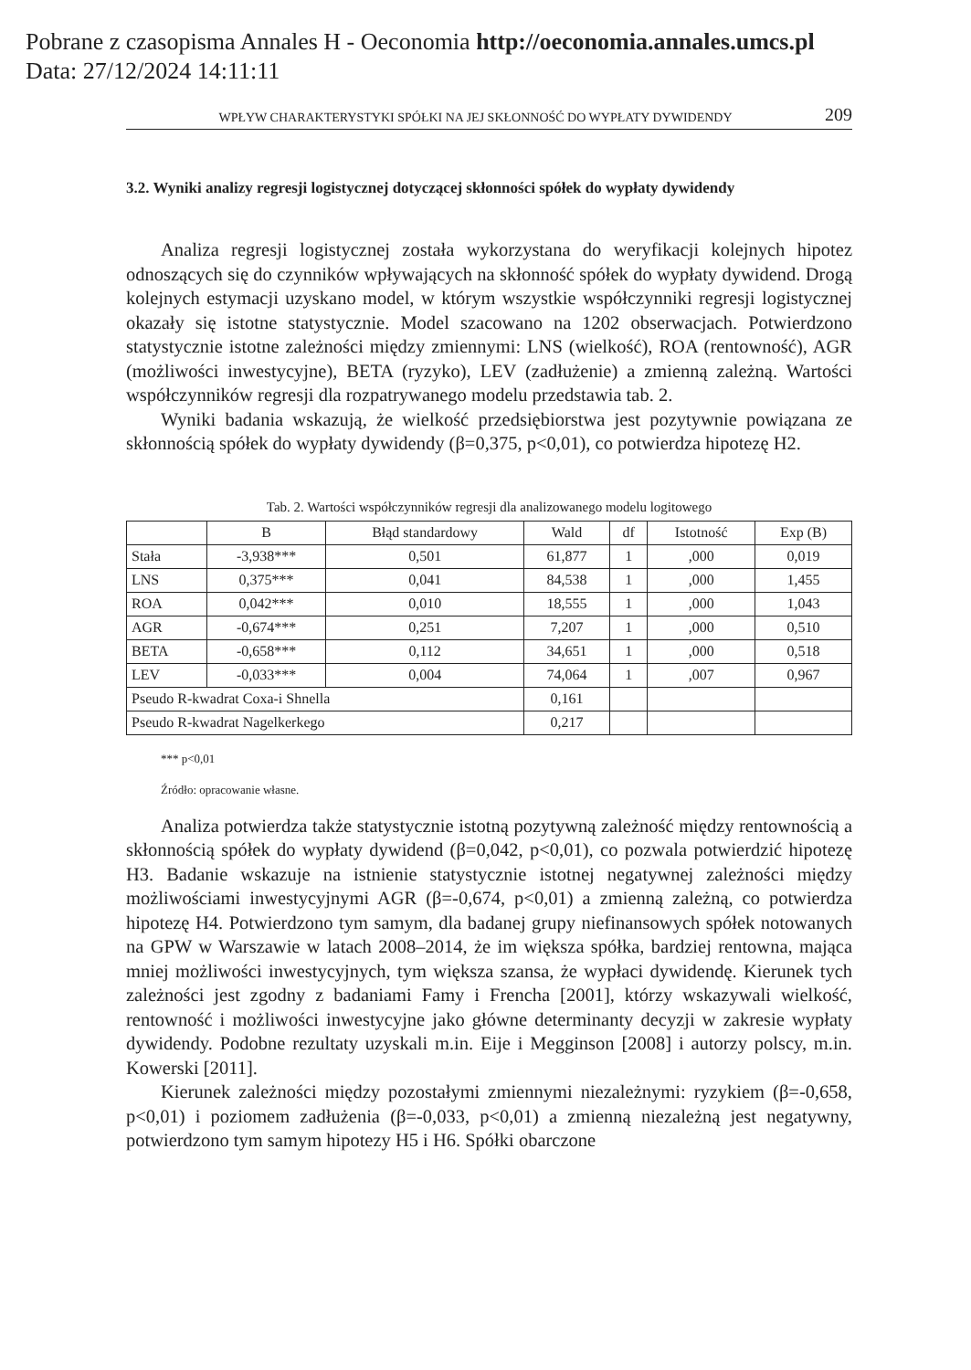Pobrane z czasopisma Annales H - Oeconomia http://oeconomia.annales.umcs.pl
Data: 27/12/2024 14:11:11
WPŁYW CHARAKTERYSTYKI SPÓŁKI NA JEJ SKŁONNOŚĆ DO WYPŁATY DYWIDENDY 209
3.2. Wyniki analizy regresji logistycznej dotyczącej skłonności spółek do wypłaty dywidendy
Analiza regresji logistycznej została wykorzystana do weryfikacji kolejnych hipotez odnoszących się do czynników wpływających na skłonność spółek do wypłaty dywidend. Drogą kolejnych estymacji uzyskano model, w którym wszystkie współczynniki regresji logistycznej okazały się istotne statystycznie. Model szacowano na 1202 obserwacjach. Potwierdzono statystycznie istotne zależności między zmiennymi: LNS (wielkość), ROA (rentowność), AGR (możliwości inwestycyjne), BETA (ryzyko), LEV (zadłużenie) a zmienną zależną. Wartości współczynników regresji dla rozpatrywanego modelu przedstawia tab. 2.
Wyniki badania wskazują, że wielkość przedsiębiorstwa jest pozytywnie powiązana ze skłonnością spółek do wypłaty dywidendy (β=0,375, p<0,01), co potwierdza hipotezę H2.
Tab. 2. Wartości współczynników regresji dla analizowanego modelu logitowego
| | B | Błąd standardowy | Wald | df | Istotność | Exp (B) |
| --- | --- | --- | --- | --- | --- | --- |
| Stała | -3,938*** | 0,501 | 61,877 | 1 | ,000 | 0,019 |
| LNS | 0,375*** | 0,041 | 84,538 | 1 | ,000 | 1,455 |
| ROA | 0,042*** | 0,010 | 18,555 | 1 | ,000 | 1,043 |
| AGR | -0,674*** | 0,251 | 7,207 | 1 | ,000 | 0,510 |
| BETA | -0,658*** | 0,112 | 34,651 | 1 | ,000 | 0,518 |
| LEV | -0,033*** | 0,004 | 74,064 | 1 | ,007 | 0,967 |
| Pseudo R-kwadrat Coxa-i Shnella | | | 0,161 | | | |
| Pseudo R-kwadrat Nagelkerkego | | | 0,217 | | | |
*** p<0,01
Źródło: opracowanie własne.
Analiza potwierdza także statystycznie istotną pozytywną zależność między rentownością a skłonnością spółek do wypłaty dywidend (β=0,042, p<0,01), co pozwala potwierdzić hipotezę H3. Badanie wskazuje na istnienie statystycznie istotnej negatywnej zależności między możliwościami inwestycyjnymi AGR (β=-0,674, p<0,01) a zmienną zależną, co potwierdza hipotezę H4. Potwierdzono tym samym, dla badanej grupy niefinansowych spółek notowanych na GPW w Warszawie w latach 2008–2014, że im większa spółka, bardziej rentowna, mająca mniej możliwości inwestycyjnych, tym większa szansa, że wypłaci dywidendę. Kierunek tych zależności jest zgodny z badaniami Famy i Frencha [2001], którzy wskazywali wielkość, rentowność i możliwości inwestycyjne jako główne determinanty decyzji w zakresie wypłaty dywidendy. Podobne rezultaty uzyskali m.in. Eije i Megginson [2008] i autorzy polscy, m.in. Kowerski [2011].
Kierunek zależności między pozostałymi zmiennymi niezależnymi: ryzykiem (β=-0,658, p<0,01) i poziomem zadłużenia (β=-0,033, p<0,01) a zmienną niezależną jest negatywny, potwierdzono tym samym hipotezy H5 i H6. Spółki obarczone